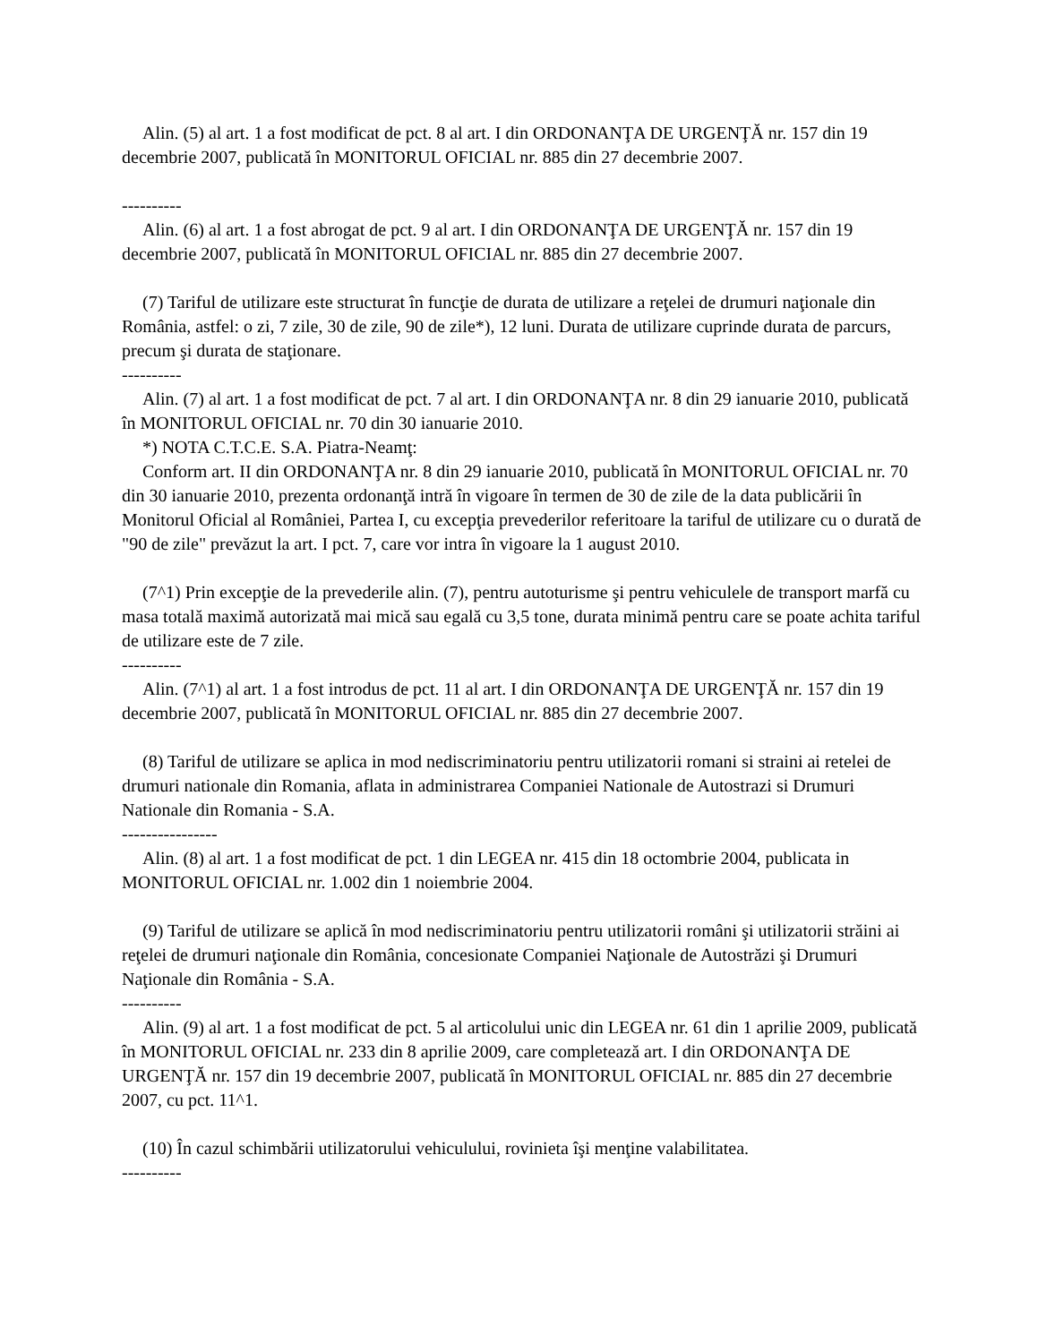Alin. (5) al art. 1 a fost modificat de pct. 8 al art. I din ORDONANŢA DE URGENŢĂ nr. 157 din 19 decembrie 2007, publicată în MONITORUL OFICIAL nr. 885 din 27 decembrie 2007.
----------
Alin. (6) al art. 1 a fost abrogat de pct. 9 al art. I din ORDONANŢA DE URGENŢĂ nr. 157 din 19 decembrie 2007, publicată în MONITORUL OFICIAL nr. 885 din 27 decembrie 2007.
(7) Tariful de utilizare este structurat în funcţie de durata de utilizare a reţelei de drumuri naţionale din România, astfel: o zi, 7 zile, 30 de zile, 90 de zile*), 12 luni. Durata de utilizare cuprinde durata de parcurs, precum şi durata de staţionare.
----------
Alin. (7) al art. 1 a fost modificat de pct. 7 al art. I din ORDONANŢA nr. 8 din 29 ianuarie 2010, publicată în MONITORUL OFICIAL nr. 70 din 30 ianuarie 2010.
*) NOTA C.T.C.E. S.A. Piatra-Neamţ:
Conform art. II din ORDONANŢA nr. 8 din 29 ianuarie 2010, publicată în MONITORUL OFICIAL nr. 70 din 30 ianuarie 2010, prezenta ordonanţă intră în vigoare în termen de 30 de zile de la data publicării în Monitorul Oficial al României, Partea I, cu excepţia prevederilor referitoare la tariful de utilizare cu o durată de "90 de zile" prevăzut la art. I pct. 7, care vor intra în vigoare la 1 august 2010.
(7^1) Prin excepţie de la prevederile alin. (7), pentru autoturisme şi pentru vehiculele de transport marfă cu masa totală maximă autorizată mai mică sau egală cu 3,5 tone, durata minimă pentru care se poate achita tariful de utilizare este de 7 zile.
----------
Alin. (7^1) al art. 1 a fost introdus de pct. 11 al art. I din ORDONANŢA DE URGENŢĂ nr. 157 din 19 decembrie 2007, publicată în MONITORUL OFICIAL nr. 885 din 27 decembrie 2007.
(8) Tariful de utilizare se aplica in mod nediscriminatoriu pentru utilizatorii romani si straini ai retelei de drumuri nationale din Romania, aflata in administrarea Companiei Nationale de Autostrazi si Drumuri Nationale din Romania - S.A.
----------------
Alin. (8) al art. 1 a fost modificat de pct. 1 din LEGEA nr. 415 din 18 octombrie 2004, publicata in MONITORUL OFICIAL nr. 1.002 din 1 noiembrie 2004.
(9) Tariful de utilizare se aplică în mod nediscriminatoriu pentru utilizatorii români şi utilizatorii străini ai reţelei de drumuri naţionale din România, concesionate Companiei Naţionale de Autostrăzi şi Drumuri Naţionale din România - S.A.
----------
Alin. (9) al art. 1 a fost modificat de pct. 5 al articolului unic din LEGEA nr. 61 din 1 aprilie 2009, publicată în MONITORUL OFICIAL nr. 233 din 8 aprilie 2009, care completează art. I din ORDONANŢA DE URGENŢĂ nr. 157 din 19 decembrie 2007, publicată în MONITORUL OFICIAL nr. 885 din 27 decembrie 2007, cu pct. 11^1.
(10) În cazul schimbării utilizatorului vehiculului, rovinieta îşi menţine valabilitatea.
----------